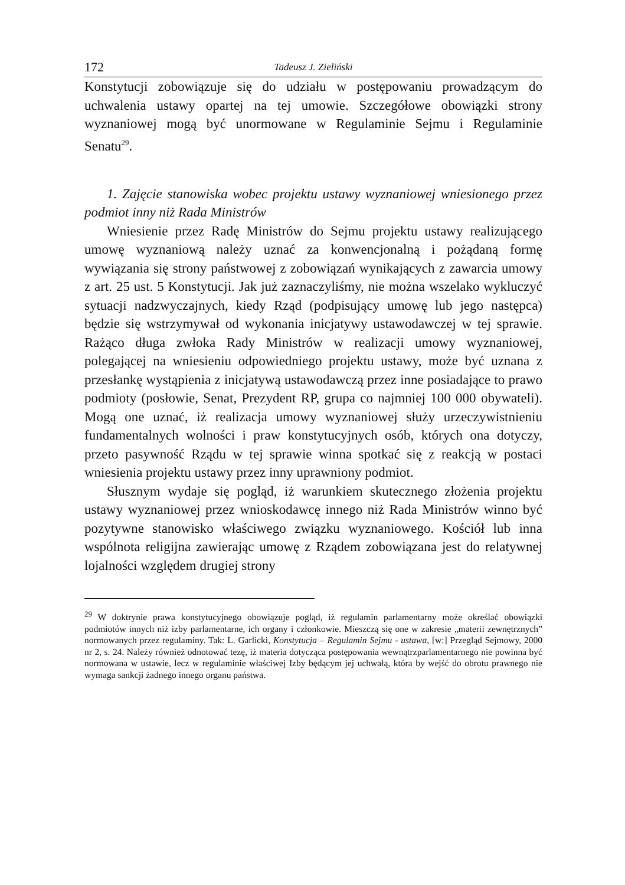172 Tadeusz J. Zieliński
Konstytucji zobowiązuje się do udziału w postępowaniu prowadzącym do uchwalenia ustawy opartej na tej umowie. Szczegółowe obowiązki strony wyznaniowej mogą być unormowane w Regulaminie Sejmu i Regulaminie Senatu<sup>29</sup>.
1. Zajęcie stanowiska wobec projektu ustawy wyznaniowej wniesionego przez podmiot inny niż Rada Ministrów
Wniesienie przez Radę Ministrów do Sejmu projektu ustawy realizującego umowę wyznaniową należy uznać za konwencjonalną i pożądaną formę wywiązania się strony państwowej z zobowiązań wynikających z zawarcia umowy z art. 25 ust. 5 Konstytucji. Jak już zaznaczyliśmy, nie można wszelako wykluczyć sytuacji nadzwyczajnych, kiedy Rząd (podpisujący umowę lub jego następca) będzie się wstrzymywał od wykonania inicjatywy ustawodawczej w tej sprawie. Rażąco długa zwłoka Rady Ministrów w realizacji umowy wyznaniowej, polegającej na wniesieniu odpowiedniego projektu ustawy, może być uznana z przesłankę wystąpienia z inicjatywą ustawodawczą przez inne posiadające to prawo podmioty (posłowie, Senat, Prezydent RP, grupa co najmniej 100 000 obywateli). Mogą one uznać, iż realizacja umowy wyznaniowej służy urzeczywistnieniu fundamentalnych wolności i praw konstytucyjnych osób, których ona dotyczy, przeto pasywność Rządu w tej sprawie winna spotkać się z reakcją w postaci wniesienia projektu ustawy przez inny uprawniony podmiot.
Słusznym wydaje się pogląd, iż warunkiem skutecznego złożenia projektu ustawy wyznaniowej przez wnioskodawcę innego niż Rada Ministrów winno być pozytywne stanowisko właściwego związku wyznaniowego. Kościół lub inna wspólnota religijna zawierając umowę z Rządem zobowiązana jest do relatywnej lojalności względem drugiej strony
<sup>29</sup> W doktrynie prawa konstytucyjnego obowiązuje pogląd, iż regulamin parlamentarny może określać obowiązki podmiotów innych niż izby parlamentarne, ich organy i członkowie. Mieszczą się one w zakresie „materii zewnętrznych” normowanych przez regulaminy. Tak: L. Garlicki, Konstytucja – Regulamin Sejmu - ustawa, [w:] Przegląd Sejmowy, 2000 nr 2, s. 24. Należy również odnotować tezę, iż materia dotycząca postępowania wewnątrzparlamentarnego nie powinna być normowana w ustawie, lecz w regulaminie właściwej Izby będącym jej uchwałą, która by wejść do obrotu prawnego nie wymaga sankcji żadnego innego organu państwa.